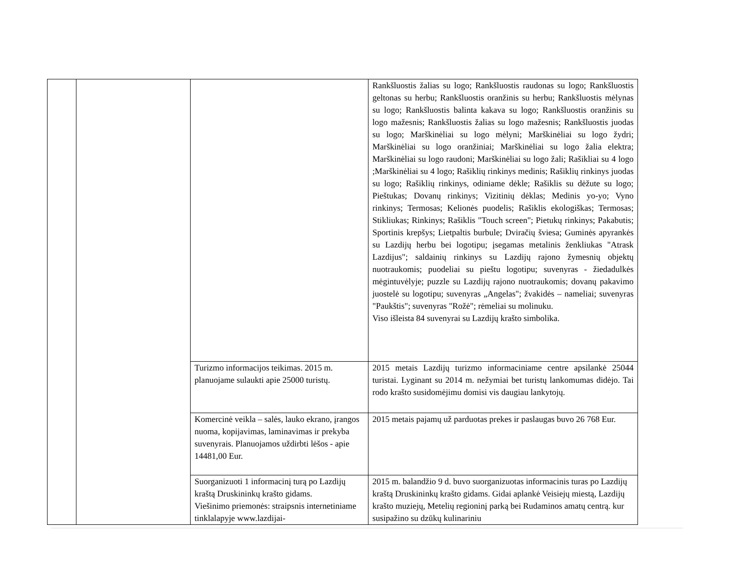| | | | Rankšluostis žalias su logo; Rankšluostis raudonas su logo; Rankšluostis geltonas su herbu; Rankšluostis oranžinis su herbu; Rankšluostis mėlynas su logo; Rankšluostis balinta kakava su logo; Rankšluostis oranžinis su logo mažesnis; Rankšluostis žalias su logo mažesnis; Rankšluostis juodas su logo; Marškinėliai su logo mėlyni; Marškinėliai su logo žydri; Marškinėliai su logo oranžiniai; Marškinėliai su logo žalia elektra; Marškinėliai su logo raudoni; Marškinėliai su logo žali; Rašikliai su 4 logo ;Marškinėliai su 4 logo; Rašiklių rinkinys medinis; Rašiklių rinkinys juodas su logo; Rašiklių rinkinys, odiniame dėkle; Rašiklis su dėžute su logo; Pieštukas; Dovanų rinkinys; Vizitinių dėklas; Medinis yo-yo; Vyno rinkinys; Termosas; Kelionės puodelis; Rašiklis ekologiškas; Termosas; Stikliukas; Rinkinys; Rašiklis "Touch screen"; Pietukų rinkinys; Pakabutis; Sportinis krepšys; Lietpaltis burbule; Dviračių šviesa; Guminės apyrankės su Lazdijų herbu bei logotipu; įsegamas metalinis ženkliukas "Atrask Lazdijus"; saldainių rinkinys su Lazdijų rajono žymesnių objektų nuotraukomis; puodeliai su pieštu logotipu; suvenyras - žiedadulkės mėgintuvėlyje; puzzle su Lazdijų rajono nuotraukomis; dovanų pakavimo juostelė su logotipu; suvenyras „Angelas"; žvakidės – nameliai; suvenyras "Paukštis"; suvenyras "Rožė"; rėmeliai su molinuku. Viso išleista 84 suvenyrai su Lazdijų krašto simbolika. |
| | | Turizmo informacijos teikimas. 2015 m. planuojame sulaukti apie 25000 turistų. | 2015 metais Lazdijų turizmo informaciniame centre apsilankė 25044 turistai. Lyginant su 2014 m. nežymiai bet turistų lankomumas didėjo. Tai rodo krašto susidomėjimu domisi vis daugiau lankytojų. |
| | | Komercinė veikla – salės, lauko ekrano, įrangos nuoma, kopijavimas, laminavimas ir prekyba suvenyrais. Planuojamos uždirbti lėšos - apie 14481,00 Eur. | 2015 metais pajamų už parduotas prekes ir paslaugas buvo 26 768 Eur. |
| | | Suorganizuoti 1 informacinį turą po Lazdijų kraštą Druskininkų krašto gidams. Viešinimo priemonės: straipsnis internetiniame tinklalapyje www.lazdijai- | 2015 m. balandžio 9 d. buvo suorganizuotas informacinis turas po Lazdijų kraštą Druskininkų krašto gidams. Gidai aplankė Veisiejų miestą, Lazdijų krašto muziejų, Metelių regioninį parką bei Rudaminos amatų centrą. kur susipažino su dzūkų kulinariniu |